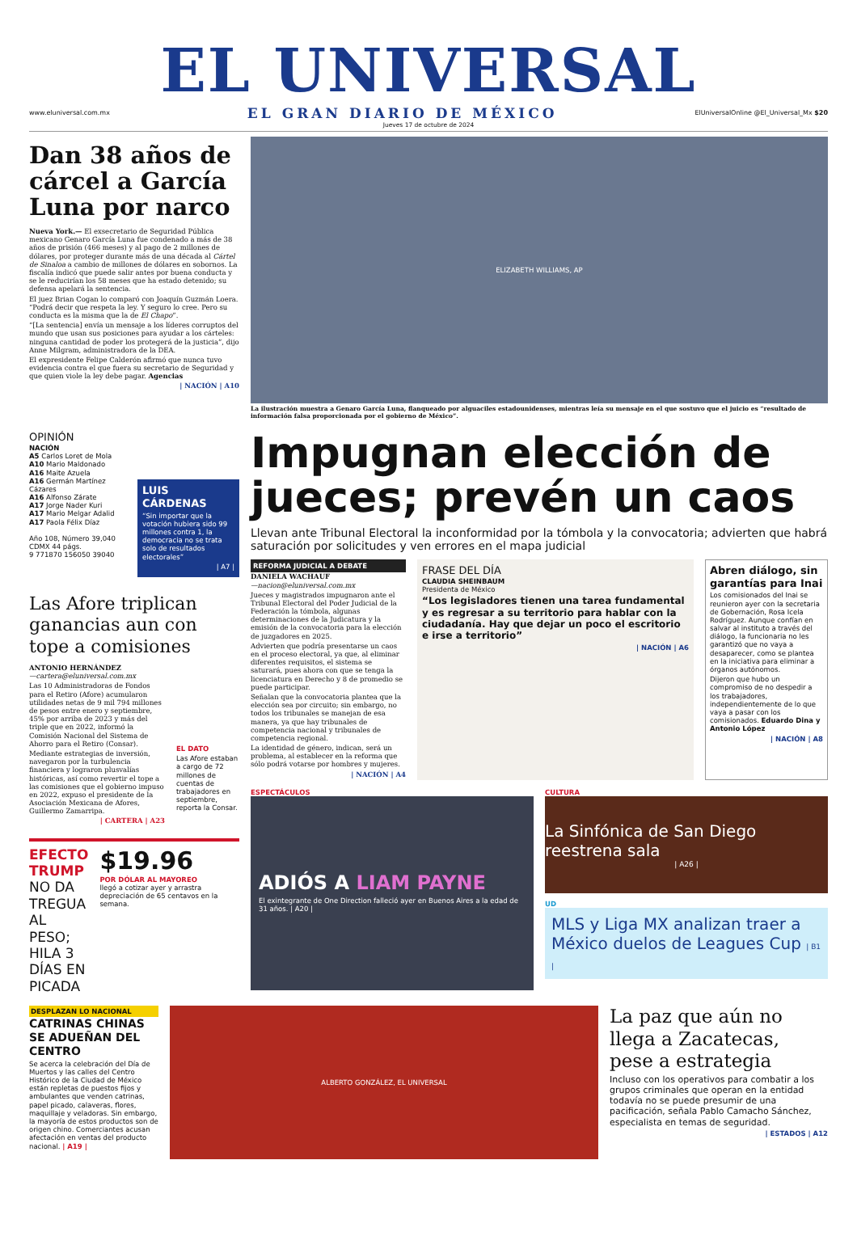EL UNIVERSAL
www.eluniversal.com.mx EL GRAN DIARIO DE MÉXICO ElUniversalOnline @El_Universal_Mx $20
Jueves 17 de octubre de 2024
Dan 38 años de cárcel a García Luna por narco
Nueva York.— El exsecretario de Seguridad Pública mexicano Genaro García Luna fue condenado a más de 38 años de prisión (466 meses) y al pago de 2 millones de dólares, por proteger durante más de una década al Cártel de Sinaloa a cambio de millones de dólares en sobornos. La fiscalía indicó que puede salir antes por buena conducta y se le reducirían los 58 meses que ha estado detenido; su defensa apelará la sentencia.
El juez Brian Cogan lo comparó con Joaquín Guzmán Loera. “Podrá decir que respeta la ley. Y seguro lo cree. Pero su conducta es la misma que la de El Chapo”.
“[La sentencia] envía un mensaje a los líderes corruptos del mundo que usan sus posiciones para ayudar a los cárteles: ninguna cantidad de poder los protegerá de la justicia”, dijo Anne Milgram, administradora de la DEA.
El expresidente Felipe Calderón afirmó que nunca tuvo evidencia contra el que fuera su secretario de Seguridad y que quien viole la ley debe pagar. Agencias
| NACIÓN | A10
ELIZABETH WILLIAMS, AP
La ilustración muestra a Genaro García Luna, flanqueado por alguaciles estadounidenses, mientras leía su mensaje en el que sostuvo que el juicio es “resultado de información falsa proporcionada por el gobierno de México”.
OPINIÓN
NACIÓN
A5 Carlos Loret de Mola
A10 Mario Maldonado
A16 Maite Azuela
A16 Germán Martínez Cázares
A16 Alfonso Zárate
A17 Jorge Nader Kuri
A17 Mario Melgar Adalid
A17 Paola Félix Díaz
Año 108, Número 39,040
CDMX 44 págs.
9 771870 156050 39040
LUIS CÁRDENAS
“Sin importar que la votación hubiera sido 99 millones contra 1, la democracia no se trata solo de resultados electorales”
| A7 |
Las Afore triplican ganancias aun con tope a comisiones
ANTONIO HERNÁNDEZ
—cartera@eluniversal.com.mx
Las 10 Administradoras de Fondos para el Retiro (Afore) acumularon utilidades netas de 9 mil 794 millones de pesos entre enero y septiembre, 45% por arriba de 2023 y más del triple que en 2022, informó la Comisión Nacional del Sistema de Ahorro para el Retiro (Consar).
Mediante estrategias de inversión, navegaron por la turbulencia financiera y lograron plusvalías históricas, así como revertir el tope a las comisiones que el gobierno impuso en 2022, expuso el presidente de la Asociación Mexicana de Afores, Guillermo Zamarripa.
| CARTERA | A23
EL DATO
Las Afore estaban a cargo de 72 millones de cuentas de trabajadores en septiembre, reporta la Consar.
EFECTO TRUMP
NO DA TREGUA AL PESO; HILA 3 DÍAS EN PICADA
$19.96
POR DÓLAR AL MAYOREO
llegó a cotizar ayer y arrastra depreciación de 65 centavos en la semana.
Impugnan elección de jueces; prevén un caos
Llevan ante Tribunal Electoral la inconformidad por la tómbola y la convocatoria; advierten que habrá saturación por solicitudes y ven errores en el mapa judicial
REFORMA JUDICIAL A DEBATE
DANIELA WACHAUF
—nacion@eluniversal.com.mx
Jueces y magistrados impugnaron ante el Tribunal Electoral del Poder Judicial de la Federación la tómbola, algunas determinaciones de la Judicatura y la emisión de la convocatoria para la elección de juzgadores en 2025.
Advierten que podría presentarse un caos en el proceso electoral, ya que, al eliminar diferentes requisitos, el sistema se saturará, pues ahora con que se tenga la licenciatura en Derecho y 8 de promedio se puede participar.
Señalan que la convocatoria plantea que la elección sea por circuito; sin embargo, no todos los tribunales se manejan de esa manera, ya que hay tribunales de competencia nacional y tribunales de competencia regional.
La identidad de género, indican, será un problema, al establecer en la reforma que sólo podrá votarse por hombres y mujeres.
| NACIÓN | A4
FRASE DEL DÍA
CLAUDIA SHEINBAUM
Presidenta de México
“Los legisladores tienen una tarea fundamental y es regresar a su territorio para hablar con la ciudadanía. Hay que dejar un poco el escritorio e irse a territorio”
| NACIÓN | A6
Abren diálogo, sin garantías para Inai
Los comisionados del Inai se reunieron ayer con la secretaria de Gobernación, Rosa Icela Rodríguez. Aunque confían en salvar al instituto a través del diálogo, la funcionaria no les garantizó que no vaya a desaparecer, como se plantea en la iniciativa para eliminar a órganos autónomos.
Dijeron que hubo un compromiso de no despedir a los trabajadores, independientemente de lo que vaya a pasar con los comisionados. Eduardo Dina y Antonio López
| NACIÓN | A8
ESPECTÁCULOS
ADIÓS A LIAM PAYNE
El exintegrante de One Direction falleció ayer en Buenos Aires a la edad de 31 años. | A20 |
CULTURA
La Sinfónica de San Diego reestrena sala
| A26 |
UD
MLS y Liga MX analizan traer a México duelos de Leagues Cup | B1 |
DESPLAZAN LO NACIONAL
CATRINAS CHINAS SE ADUEÑAN DEL CENTRO
Se acerca la celebración del Día de Muertos y las calles del Centro Histórico de la Ciudad de México están repletas de puestos fijos y ambulantes que venden catrinas, papel picado, calaveras, flores, maquillaje y veladoras. Sin embargo, la mayoría de estos productos son de origen chino. Comerciantes acusan afectación en ventas del producto nacional. | A19 |
ALBERTO GONZÁLEZ, EL UNIVERSAL
La paz que aún no llega a Zacatecas, pese a estrategia
Incluso con los operativos para combatir a los grupos criminales que operan en la entidad todavía no se puede presumir de una pacificación, señala Pablo Camacho Sánchez, especialista en temas de seguridad.
| ESTADOS | A12